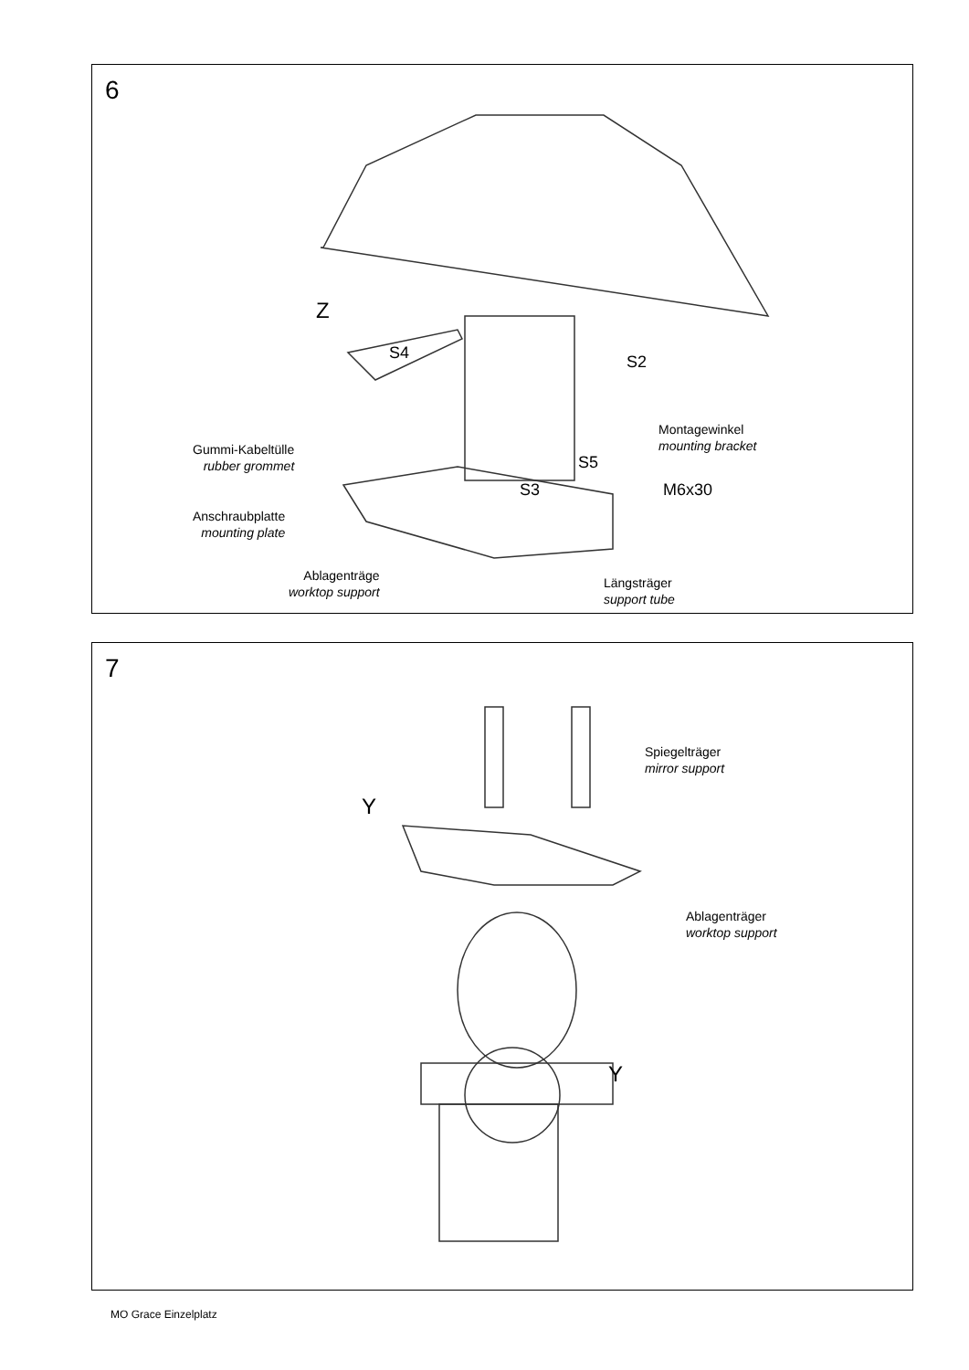6
Z
S4 S2
Montagewinkel
mounting bracket
Gummi-Kabeltülle
rubber grommet
S5
S3 M6x30
Anschraubplatte
mounting plate
Ablagenträge
worktop support
Längsträger
support tube
7
Spiegelträger
mirror support
Y
Ablagenträger
worktop support
Y
MO Grace Einzelplatz